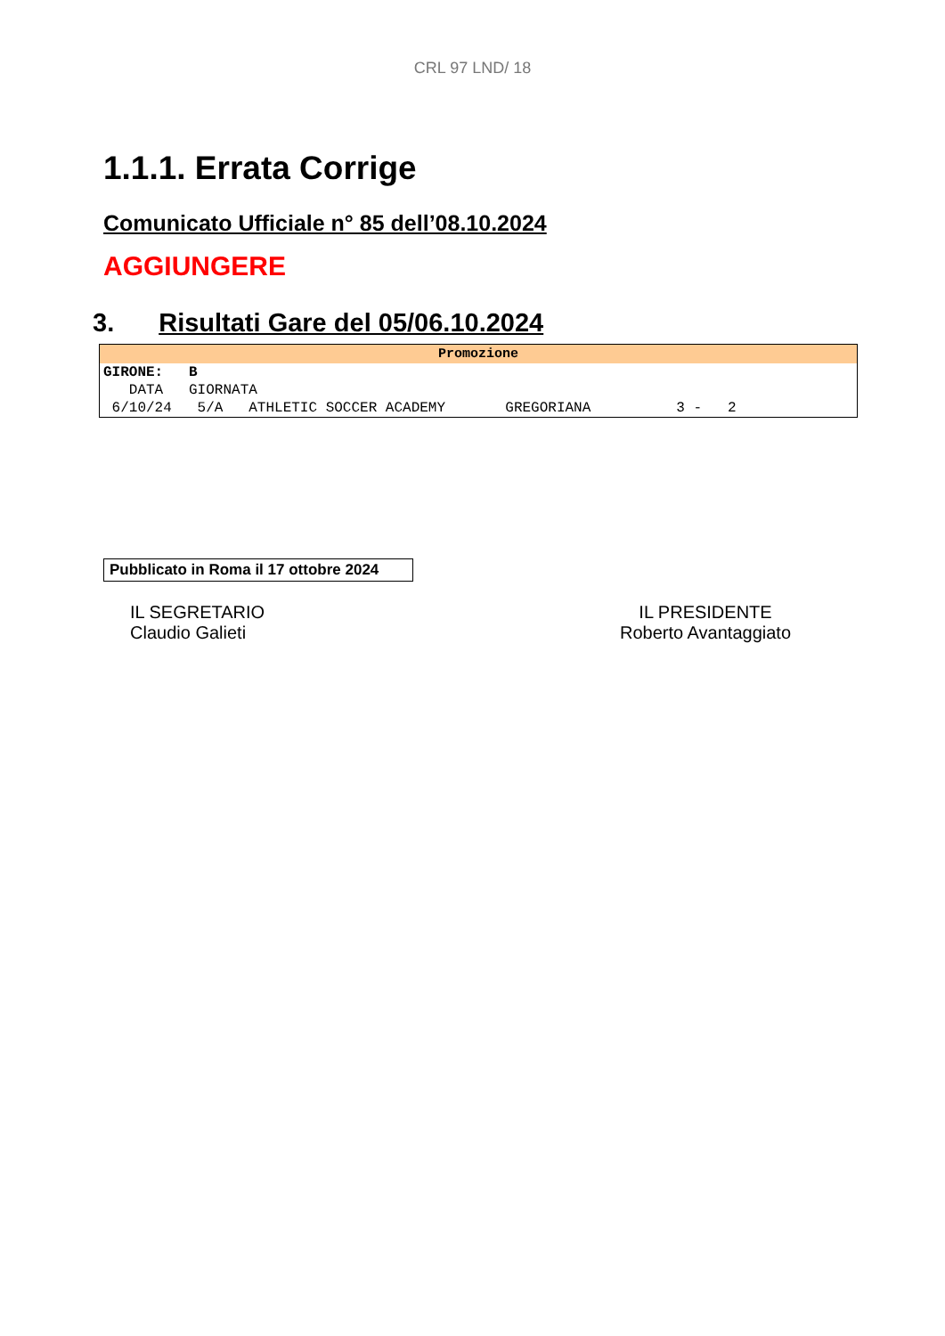CRL 97 LND/ 18
1.1.1. Errata Corrige
Comunicato Ufficiale n° 85 dell’08.10.2024
AGGIUNGERE
3. Risultati Gare del 05/06.10.2024
| Promozione |
| --- |
| GIRONE: B |
| DATA GIORNATA |
| 6/10/24 5/A ATHLETIC SOCCER ACADEMY GREGORIANA 3 - 2 |
Pubblicato in Roma il 17 ottobre 2024
IL SEGRETARIO
Claudio Galieti
IL PRESIDENTE
Roberto Avantaggiato